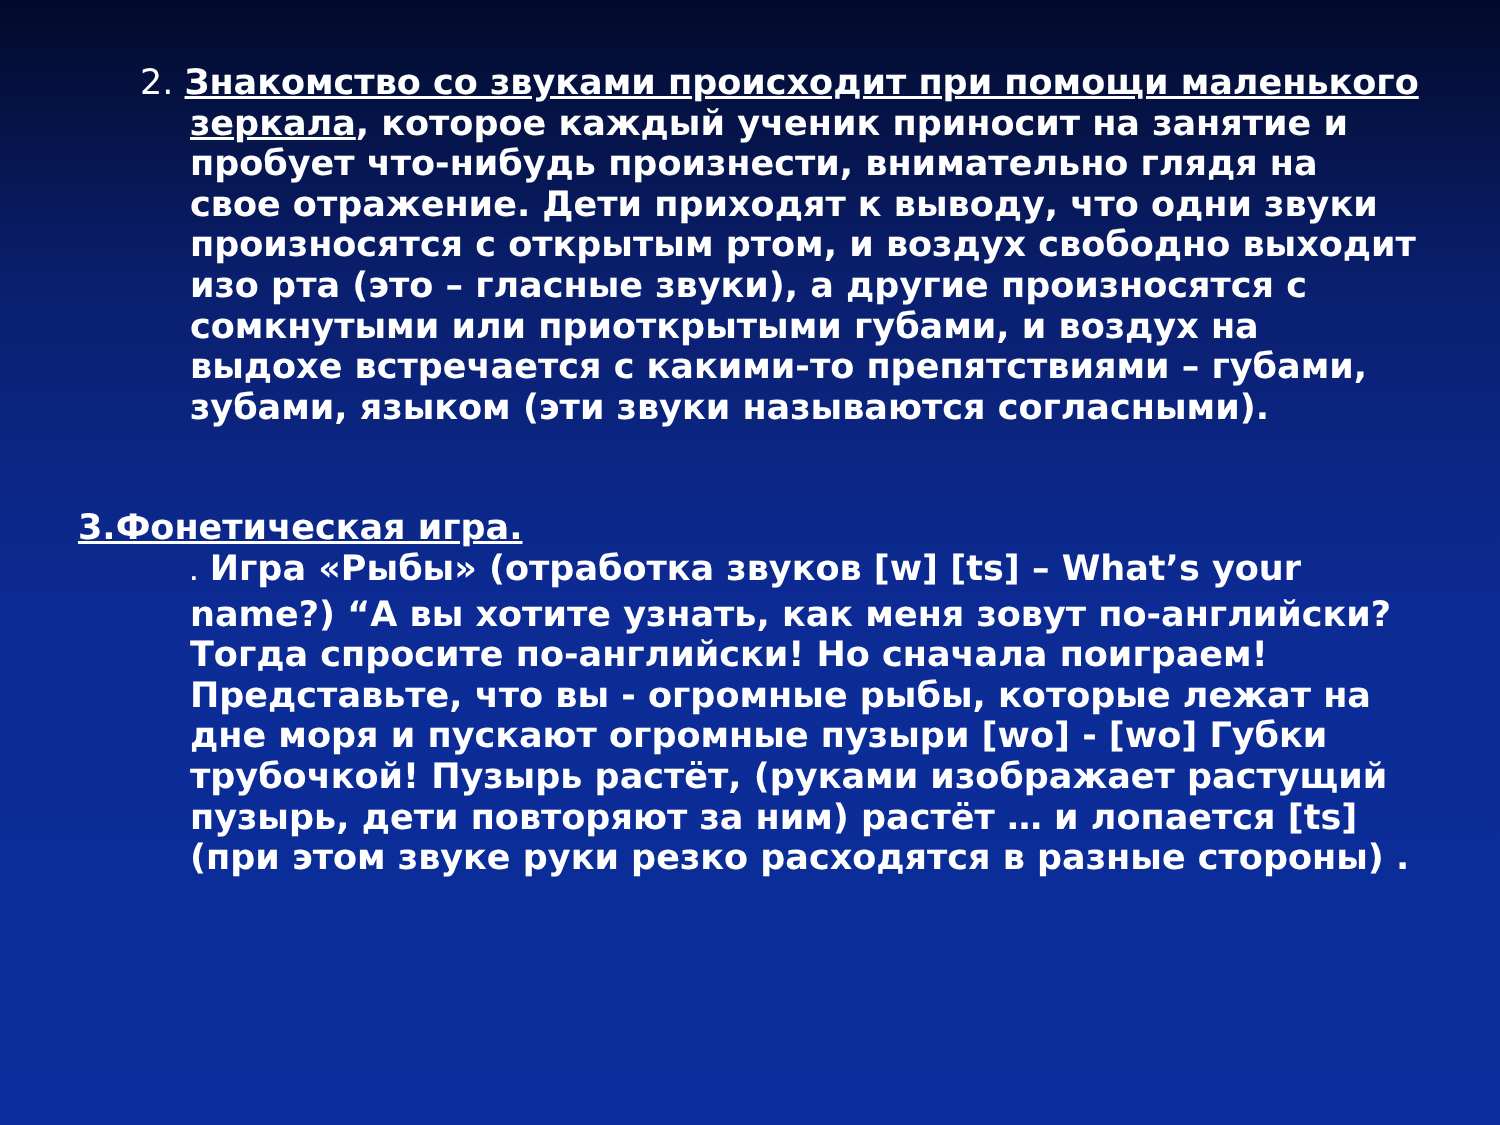2. Знакомство со звуками происходит при помощи маленького зеркала, которое каждый ученик приносит на занятие и пробует что-нибудь произнести, внимательно глядя на свое отражение. Дети приходят к выводу, что одни звуки произносятся с открытым ртом, и воздух свободно выходит изо рта (это – гласные звуки), а другие произносятся с сомкнутыми или приоткрытыми губами, и воздух на выдохе встречается с какими-то препятствиями – губами, зубами, языком (эти звуки называются согласными).
3.Фонетическая игра.
. Игра «Рыбы» (отработка звуков [w] [ts] – What’s your name?) “А вы хотите узнать, как меня зовут по-английски? Тогда спросите по-английски! Но сначала поиграем! Представьте, что вы - огромные рыбы, которые лежат на дне моря и пускают огромные пузыри [wo] - [wo] Губки трубочкой! Пузырь растёт, (руками изображает растущий пузырь, дети повторяют за ним) растёт … и лопается [ts] (при этом звуке руки резко расходятся в разные стороны) .